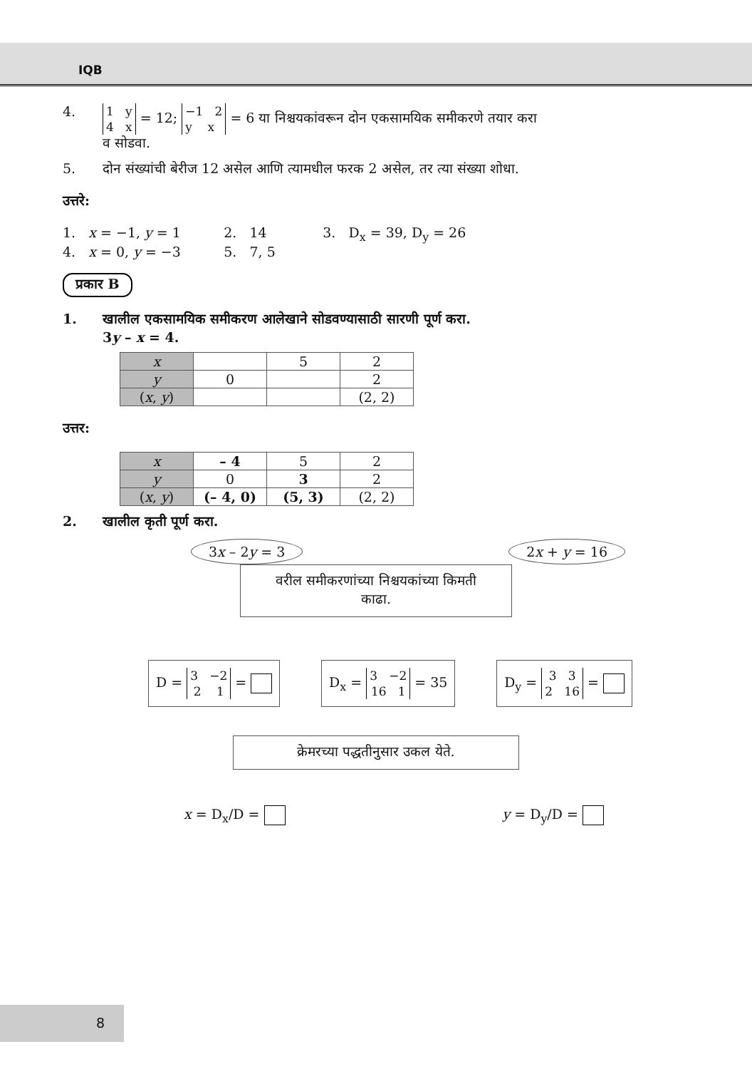IQB
4. 1 y
4 x = 12; −1 2
y x = 6 या निश्चयकांवरून दोन एकसामयिक समीकरणे तयार करा
व सोडवा.
5. दोन संख्यांची बेरीज 12 असेल आणि त्यामधील फरक 2 असेल, तर त्या संख्या शोधा.
उत्तरे:
1. x = −1, y = 1 2. 14 3. D<sub>x</sub> = 39, D<sub>y</sub> = 26
4. x = 0, y = −3 5. 7, 5
प्रकार B
1. खालील एकसामयिक समीकरण आलेखाने सोडवण्यासाठी सारणी पूर्ण करा.
3y – x = 4.
| x | | 5 | 2 |
| y | 0 | | 2 |
| ( x , y ) | | | (2, 2) |
उत्तर:
| x | – 4 | 5 | 2 |
| y | 0 | 3 | 2 |
| ( x , y ) | (– 4, 0) | (5, 3) | (2, 2) |
2. खालील कृती पूर्ण करा.
3x – 2y = 3 2x + y = 16
वरील समीकरणांच्या निश्चयकांच्या किमती
काढा.
D = 3 −2
2 1 =
D<sub>x</sub> = 3 −2
16 1 = 35
D<sub>y</sub> = 3 3
2 16 =
क्रेमरच्या पद्धतीनुसार उकल येते.
x = D<sub>x</sub>/D = y = D<sub>y</sub>/D =
8